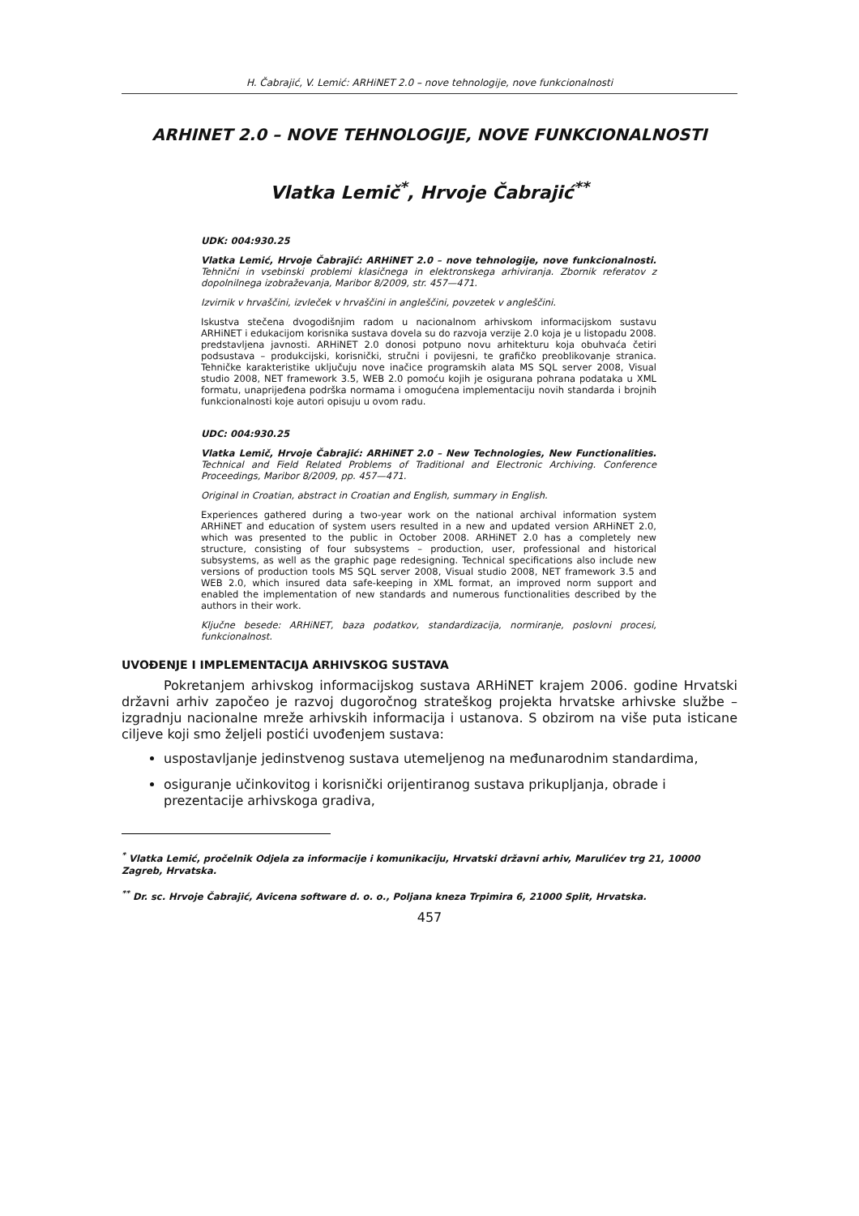H. Čabrajić, V. Lemić: ARHiNET 2.0 – nove tehnologije, nove funkcionalnosti
ARHINET 2.0 – NOVE TEHNOLOGIJE, NOVE FUNKCIONALNOSTI
Vlatka Lemič<sup>*</sup>, Hrvoje Čabrajić<sup>**</sup>
UDK: 004:930.25
Vlatka Lemić, Hrvoje Čabrajić: ARHiNET 2.0 – nove tehnologije, nove funkcionalnosti. Tehnični in vsebinski problemi klasičnega in elektronskega arhiviranja. Zbornik referatov z dopolnilnega izobraževanja, Maribor 8/2009, str. 457—471.
Izvirnik v hrvaščini, izvleček v hrvaščini in angleščini, povzetek v angleščini.
Iskustva stečena dvogodišnjim radom u nacionalnom arhivskom informacijskom sustavu ARHiNET i edukacijom korisnika sustava dovela su do razvoja verzije 2.0 koja je u listopadu 2008. predstavljena javnosti. ARHiNET 2.0 donosi potpuno novu arhitekturu koja obuhvaća četiri podsustava – produkcijski, korisnički, stručni i povijesni, te grafičko preoblikovanje stranica. Tehničke karakteristike uključuju nove inačice programskih alata MS SQL server 2008, Visual studio 2008, NET framework 3.5, WEB 2.0 pomoću kojih je osigurana pohrana podataka u XML formatu, unaprijeđena podrška normama i omogućena implementaciju novih standarda i brojnih funkcionalnosti koje autori opisuju u ovom radu.
UDC: 004:930.25
Vlatka Lemič, Hrvoje Čabrajić: ARHiNET 2.0 – New Technologies, New Functionalities. Technical and Field Related Problems of Traditional and Electronic Archiving. Conference Proceedings, Maribor 8/2009, pp. 457—471.
Original in Croatian, abstract in Croatian and English, summary in English.
Experiences gathered during a two-year work on the national archival information system ARHiNET and education of system users resulted in a new and updated version ARHiNET 2.0, which was presented to the public in October 2008. ARHiNET 2.0 has a completely new structure, consisting of four subsystems – production, user, professional and historical subsystems, as well as the graphic page redesigning. Technical specifications also include new versions of production tools MS SQL server 2008, Visual studio 2008, NET framework 3.5 and WEB 2.0, which insured data safe-keeping in XML format, an improved norm support and enabled the implementation of new standards and numerous functionalities described by the authors in their work.
Ključne besede: ARHiNET, baza podatkov, standardizacija, normiranje, poslovni procesi, funkcionalnost.
UVOĐENJE I IMPLEMENTACIJA ARHIVSKOG SUSTAVA
Pokretanjem arhivskog informacijskog sustava ARHiNET krajem 2006. godine Hrvatski državni arhiv započeo je razvoj dugoročnog strateškog projekta hrvatske arhivske službe – izgradnju nacionalne mreže arhivskih informacija i ustanova. S obzirom na više puta isticane ciljeve koji smo željeli postići uvođenjem sustava:
uspostavljanje jedinstvenog sustava utemeljenog na međunarodnim standardima,
osiguranje učinkovitog i korisnički orijentiranog sustava prikupljanja, obrade i prezentacije arhivskoga gradiva,
<sup>*</sup> Vlatka Lemić, pročelnik Odjela za informacije i komunikaciju, Hrvatski državni arhiv, Marulićev trg 21, 10000 Zagreb, Hrvatska.
<sup>**</sup> Dr. sc. Hrvoje Čabrajić, Avicena software d. o. o., Poljana kneza Trpimira 6, 21000 Split, Hrvatska.
457